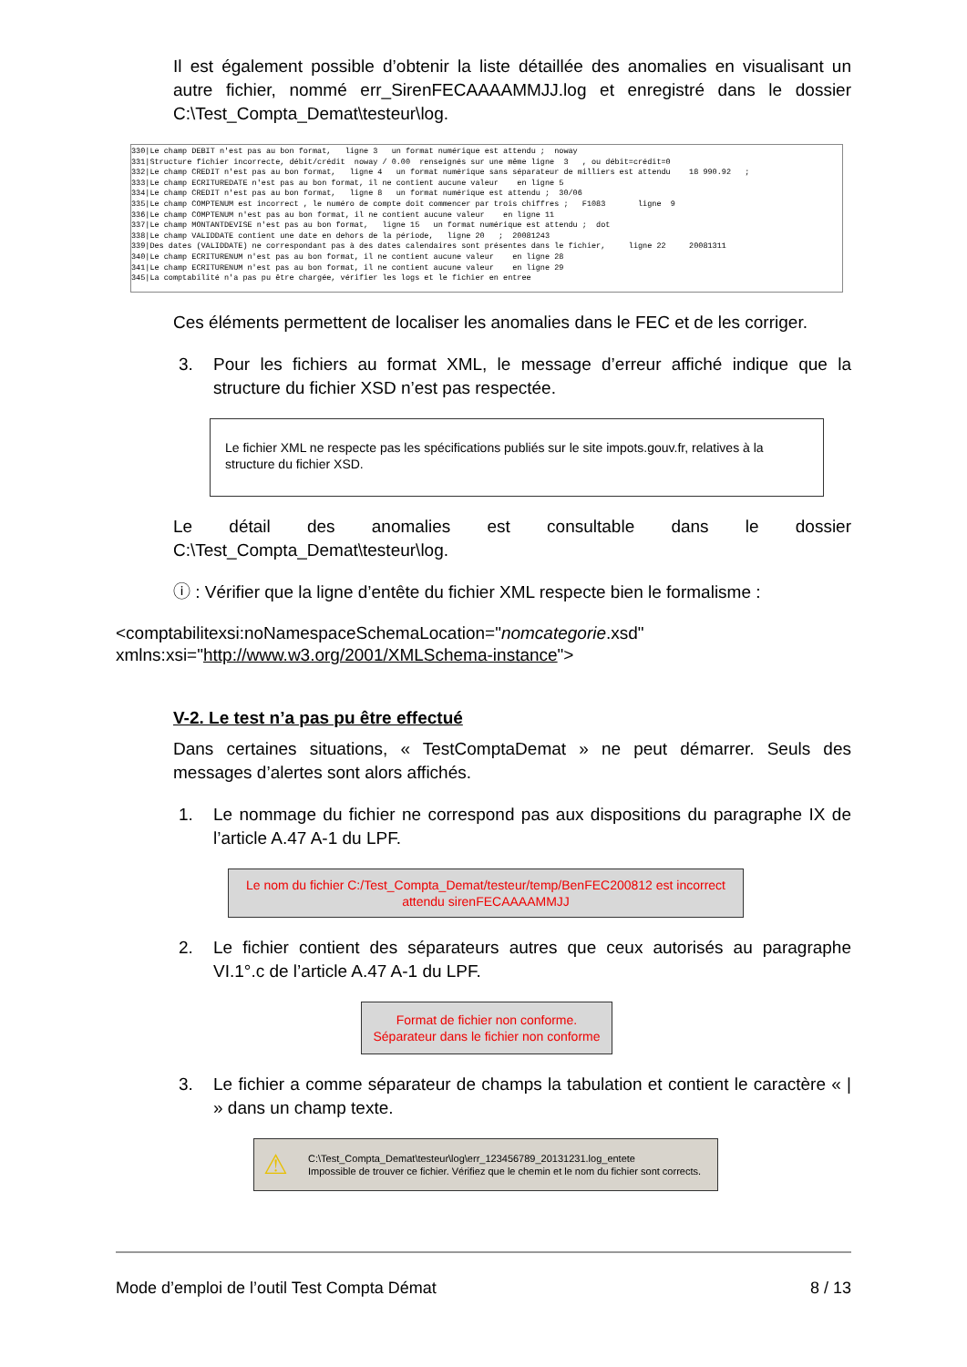Il est également possible d’obtenir la liste détaillée des anomalies en visualisant un autre fichier, nommé err_SirenFECAAAAMMJJ.log et enregistré dans le dossier C:\Test_Compta_Demat\testeur\log.
330|Le champ DEBIT n'est pas au bon format, ligne 3 un format numérique est attendu ; noway 331|Structure fichier incorrecte, débit/crédit noway / 0.00 renseignés sur une même ligne 3 , ou débit=crédit=0 332|Le champ CREDIT n'est pas au bon format, ligne 4 un format numérique sans séparateur de milliers est attendu 18 990.92 ; 333|Le champ ECRITUREDATE n'est pas au bon format, il ne contient aucune valeur en ligne 5 334|Le champ CREDIT n'est pas au bon format, ligne 8 un format numérique est attendu ; 30/06 335|Le champ COMPTENUM est incorrect , le numéro de compte doit commencer par trois chiffres ; F1083 ligne 9 336|Le champ COMPTENUM n'est pas au bon format, il ne contient aucune valeur en ligne 11 337|Le champ MONTANTDEVISE n'est pas au bon format, ligne 15 un format numérique est attendu ; dot 338|Le champ VALIDDATE contient une date en dehors de la période, ligne 20 ; 20081243 339|Des dates (VALIDDATE) ne correspondant pas à des dates calendaires sont présentes dans le fichier, ligne 22 20081311 340|Le champ ECRITURENUM n'est pas au bon format, il ne contient aucune valeur en ligne 28 341|Le champ ECRITURENUM n'est pas au bon format, il ne contient aucune valeur en ligne 29 345|La comptabilité n'a pas pu être chargée, vérifier les logs et le fichier en entree
Ces éléments permettent de localiser les anomalies dans le FEC et de les corriger.
3. Pour les fichiers au format XML, le message d’erreur affiché indique que la structure du fichier XSD n’est pas respectée.
Le fichier XML ne respecte pas les spécifications publiés sur le site impots.gouv.fr, relatives à la structure du fichier XSD.
Le détail des anomalies est consultable dans le dossier C:\Test_Compta_Demat\testeur\log.
ⓘ : Vérifier que la ligne d’entête du fichier XML respecte bien le formalisme :
<comptabilitexsi:noNamespaceSchemaLocation="nomcategorie.xsd"
xmlns:xsi="http://www.w3.org/2001/XMLSchema-instance">
V-2. Le test n’a pas pu être effectué
Dans certaines situations, « TestComptaDemat » ne peut démarrer. Seuls des messages d’alertes sont alors affichés.
1. Le nommage du fichier ne correspond pas aux dispositions du paragraphe IX de l’article A.47 A-1 du LPF.
Le nom du fichier C:/Test_Compta_Demat/testeur/temp/BenFEC200812 est incorrect
attendu sirenFECAAAAMMJJ
2. Le fichier contient des séparateurs autres que ceux autorisés au paragraphe VI.1°.c de l’article A.47 A-1 du LPF.
Format de fichier non conforme.
Séparateur dans le fichier non conforme
3. Le fichier a comme séparateur de champs la tabulation et contient le caractère « | » dans un champ texte.
⚠ C:\Test_Compta_Demat\testeur\log\err_123456789_20131231.log_entete
Impossible de trouver ce fichier. Vérifiez que le chemin et le nom du fichier sont corrects.
Mode d’emploi de l’outil Test Compta Démat 8 / 13